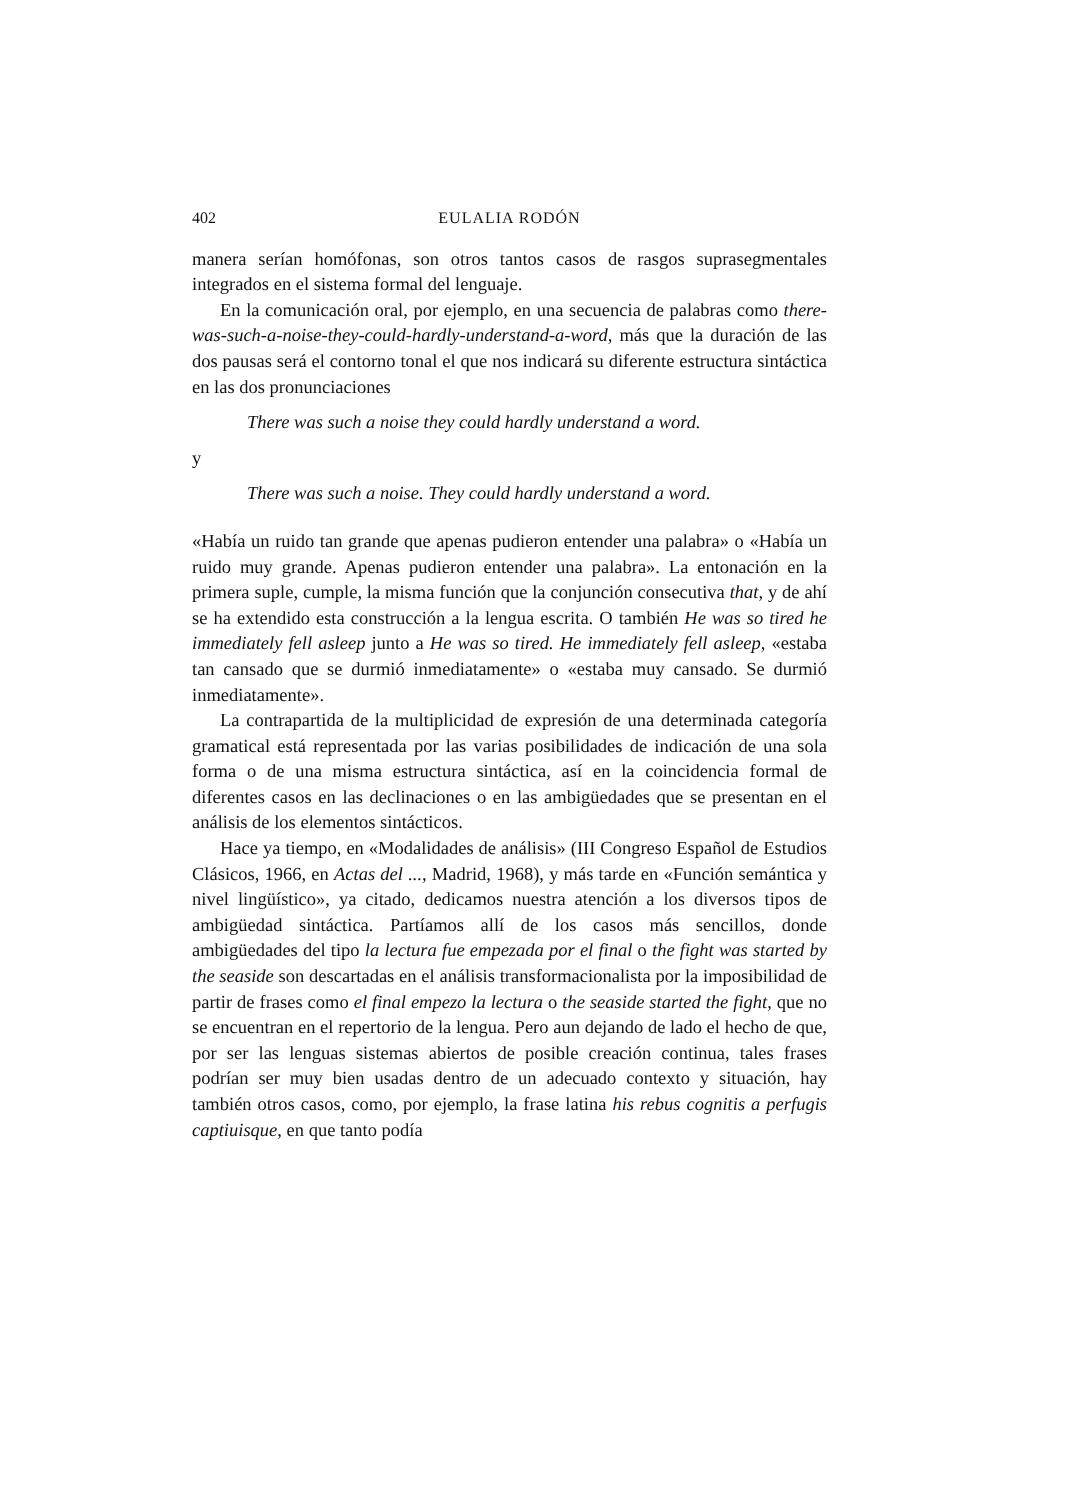402 EULALIA RODÓN
manera serían homófonas, son otros tantos casos de rasgos supra­segmentales integrados en el sistema formal del lenguaje.
En la comunicación oral, por ejemplo, en una secuencia de palabras como there-was-such-a-noise-they-could-hardly-understand-a-word, más que la duración de las dos pausas será el contorno tonal el que nos indicará su diferente estructura sintáctica en las dos pronunciaciones
There was such a noise they could hardly understand a word.
y
There was such a noise. They could hardly understand a word.
«Había un ruido tan grande que apenas pudieron entender una pala­bra» o «Había un ruido muy grande. Apenas pudieron entender una palabra». La entonación en la primera suple, cumple, la misma función que la conjunción consecutiva that, y de ahí se ha extendido esta construcción a la lengua escrita. O también He was so tired he immediately fell asleep junto a He was so tired. He immediately fell asleep, «estaba tan cansado que se durmió inmediatamente» o «estaba muy cansado. Se durmió inmediatamente».
La contrapartida de la multiplicidad de expresión de una deter­minada categoría gramatical está representada por las varias posibi­lidades de indicación de una sola forma o de una misma estructura sintáctica, así en la coincidencia formal de diferentes casos en las declinaciones o en las ambigüedades que se presentan en el análisis de los elementos sintácticos.
Hace ya tiempo, en «Modalidades de análisis» (III Congreso Espa­ñol de Estudios Clásicos, 1966, en Actas del ..., Madrid, 1968), y más tarde en «Función semántica y nivel lingüístico», ya citado, dedicamos nuestra atención a los diversos tipos de ambigüedad sintáctica. Par­tíamos allí de los casos más sencillos, donde ambigüedades del tipo la lectura fue empezada por el final o the fight was started by the seaside son descartadas en el análisis transformacionalista por la imposibilidad de partir de frases como el final empezo la lectura o the seaside started the fight, que no se encuentran en el repertorio de la lengua. Pero aun dejando de lado el hecho de que, por ser las lenguas sistemas abiertos de posible creación continua, tales frases podrían ser muy bien usadas dentro de un adecuado contexto y situación, hay también otros casos, como, por ejemplo, la frase latina his rebus cognitis a perfugis captiuisque, en que tanto podía